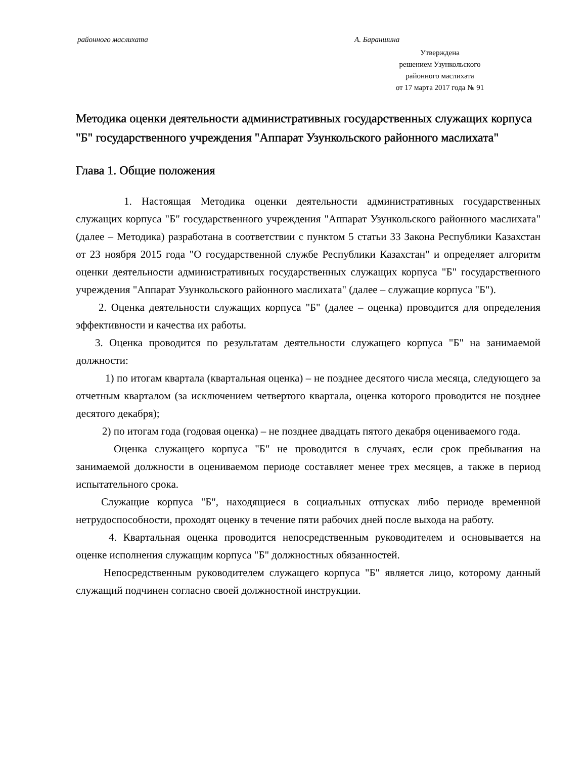районного маслихата А. Бараншина
Утверждена
решением Узункольского
районного маслихата
от 17 марта 2017 года № 91
Методика оценки деятельности административных государственных служащих корпуса "Б" государственного учреждения "Аппарат Узункольского районного маслихата"
Глава 1. Общие положения
1. Настоящая Методика оценки деятельности административных государственных служащих корпуса "Б" государственного учреждения "Аппарат Узункольского районного маслихата" (далее – Методика) разработана в соответствии с пунктом 5 статьи 33 Закона Республики Казахстан от 23 ноября 2015 года "О государственной службе Республики Казахстан" и определяет алгоритм оценки деятельности административных государственных служащих корпуса "Б" государственного учреждения "Аппарат Узункольского районного маслихата" (далее – служащие корпуса "Б").
2. Оценка деятельности служащих корпуса "Б" (далее – оценка) проводится для определения эффективности и качества их работы.
3. Оценка проводится по результатам деятельности служащего корпуса "Б" на занимаемой должности:
1) по итогам квартала (квартальная оценка) – не позднее десятого числа месяца, следующего за отчетным кварталом (за исключением четвертого квартала, оценка которого проводится не позднее десятого декабря);
2) по итогам года (годовая оценка) – не позднее двадцать пятого декабря оцениваемого года.
Оценка служащего корпуса "Б" не проводится в случаях, если срок пребывания на занимаемой должности в оцениваемом периоде составляет менее трех месяцев, а также в период испытательного срока.
Служащие корпуса "Б", находящиеся в социальных отпусках либо периоде временной нетрудоспособности, проходят оценку в течение пяти рабочих дней после выхода на работу.
4. Квартальная оценка проводится непосредственным руководителем и основывается на оценке исполнения служащим корпуса "Б" должностных обязанностей.
Непосредственным руководителем служащего корпуса "Б" является лицо, которому данный служащий подчинен согласно своей должностной инструкции.